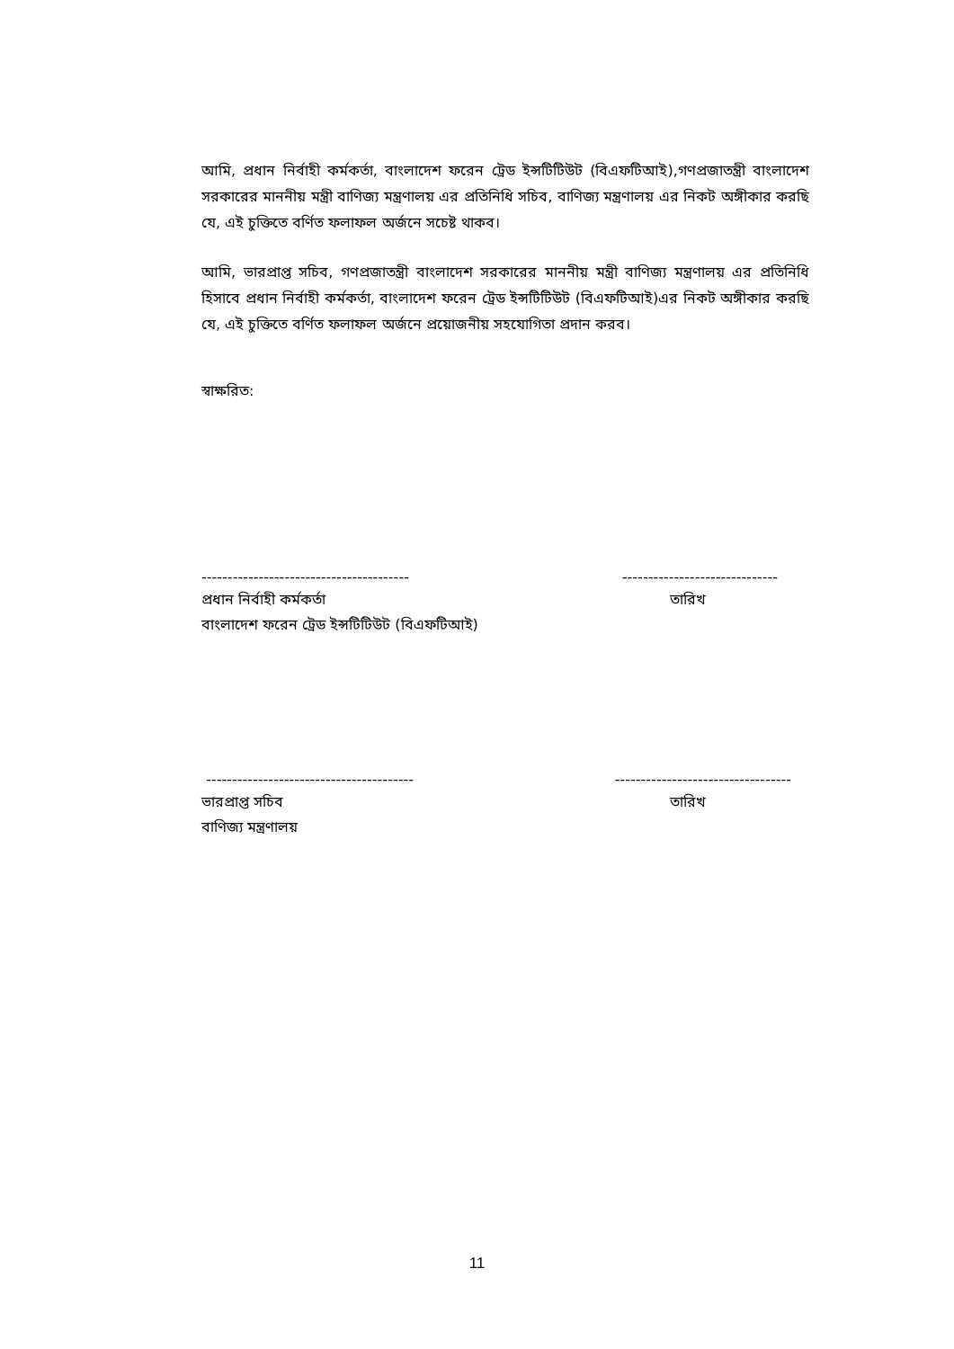আমি, প্রধান নির্বাহী কর্মকর্তা, বাংলাদেশ ফরেন ট্রেড ইন্সটিটিউট (বিএফটিআই),গণপ্রজাতন্ত্রী বাংলাদেশ সরকারের মাননীয় মন্ত্রী বাণিজ্য মন্ত্রণালয় এর প্রতিনিধি সচিব, বাণিজ্য মন্ত্রণালয় এর নিকট অঙ্গীকার করছি যে, এই চুক্তিতে বর্ণিত ফলাফল অর্জনে সচেষ্ট থাকব।
আমি, ভারপ্রাপ্ত সচিব, গণপ্রজাতন্ত্রী বাংলাদেশ সরকারের মাননীয় মন্ত্রী বাণিজ্য মন্ত্রণালয় এর প্রতিনিধি হিসাবে প্রধান নির্বাহী কর্মকর্তা, বাংলাদেশ ফরেন ট্রেড ইন্সটিটিউট (বিএফটিআই)এর নিকট অঙ্গীকার করছি যে, এই চুক্তিতে বর্ণিত ফলাফল অর্জনে প্রয়োজনীয় সহযোগিতা প্রদান করব।
স্বাক্ষরিত:
---------------------------------------- ------------------------------
প্রধান নির্বাহী কর্মকর্তা তারিখ
বাংলাদেশ ফরেন ট্রেড ইন্সটিটিউট (বিএফটিআই)
---------------------------------------- ----------------------------------
ভারপ্রাপ্ত সচিব তারিখ
বাণিজ্য মন্ত্রণালয়
11